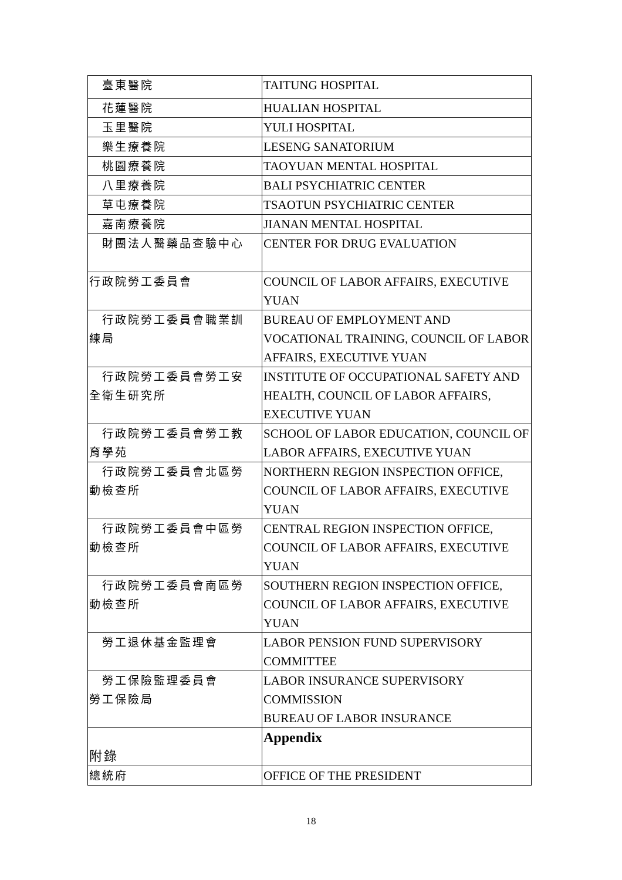| 臺東醫院 | TAITUNG HOSPITAL |
| 花蓮醫院 | HUALIAN HOSPITAL |
| 玉里醫院 | YULI HOSPITAL |
| 樂生療養院 | LESENG SANATORIUM |
| 桃園療養院 | TAOYUAN MENTAL HOSPITAL |
| 八里療養院 | BALI PSYCHIATRIC CENTER |
| 草屯療養院 | TSAOTUN PSYCHIATRIC CENTER |
| 嘉南療養院 | JIANAN MENTAL HOSPITAL |
| 財團法人醫藥品查驗中心 | CENTER FOR DRUG EVALUATION |
| 行政院勞工委員會 | COUNCIL OF LABOR AFFAIRS, EXECUTIVE YUAN |
| 行政院勞工委員會職業訓 練局 | BUREAU OF EMPLOYMENT AND VOCATIONAL TRAINING, COUNCIL OF LABOR AFFAIRS, EXECUTIVE YUAN |
| 行政院勞工委員會勞工安 全衛生研究所 | INSTITUTE OF OCCUPATIONAL SAFETY AND HEALTH, COUNCIL OF LABOR AFFAIRS, EXECUTIVE YUAN |
| 行政院勞工委員會勞工教 育學苑 | SCHOOL OF LABOR EDUCATION, COUNCIL OF LABOR AFFAIRS, EXECUTIVE YUAN |
| 行政院勞工委員會北區勞 動檢查所 | NORTHERN REGION INSPECTION OFFICE, COUNCIL OF LABOR AFFAIRS, EXECUTIVE YUAN |
| 行政院勞工委員會中區勞 動檢查所 | CENTRAL REGION INSPECTION OFFICE, COUNCIL OF LABOR AFFAIRS, EXECUTIVE YUAN |
| 行政院勞工委員會南區勞 動檢查所 | SOUTHERN REGION INSPECTION OFFICE, COUNCIL OF LABOR AFFAIRS, EXECUTIVE YUAN |
| 勞工退休基金監理會 | LABOR PENSION FUND SUPERVISORY COMMITTEE |
| 勞工保險監理委員會 勞工保險局 | LABOR INSURANCE SUPERVISORY COMMISSION BUREAU OF LABOR INSURANCE |
| 附錄 | Appendix |
| 總統府 | OFFICE OF THE PRESIDENT |
18